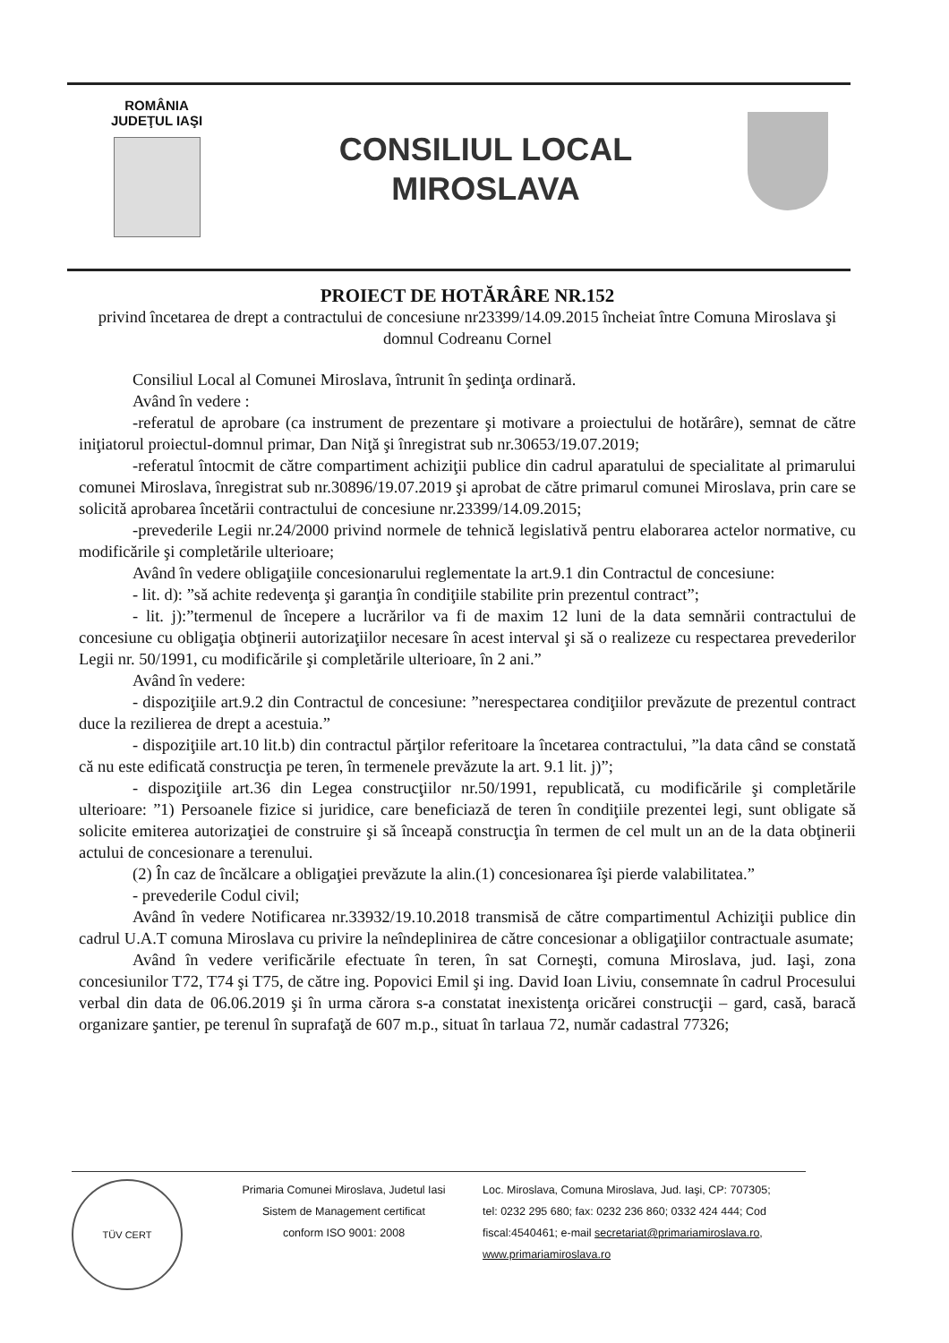ROMÂNIA
JUDEŢUL IAŞI
CONSILIUL LOCAL
MIROSLAVA
PROIECT DE HOTĂRÂRE NR.152
privind încetarea de drept a contractului de concesiune nr23399/14.09.2015 încheiat între Comuna Miroslava şi domnul Codreanu Cornel
Consiliul Local al Comunei Miroslava, întrunit în şedinţa ordinară.
Având în vedere :
-referatul de aprobare (ca instrument de prezentare şi motivare a proiectului de hotărâre), semnat de către iniţiatorul proiectul-domnul primar, Dan Niţă şi înregistrat sub nr.30653/19.07.2019;
-referatul întocmit de către compartiment achiziţii publice din cadrul aparatului de specialitate al primarului comunei Miroslava, înregistrat sub nr.30896/19.07.2019 şi aprobat de către primarul comunei Miroslava, prin care se solicită aprobarea încetării contractului de concesiune nr.23399/14.09.2015;
-prevederile Legii nr.24/2000 privind normele de tehnică legislativă pentru elaborarea actelor normative, cu modificările şi completările ulterioare;
Având în vedere obligaţiile concesionarului reglementate la art.9.1 din Contractul de concesiune:
- lit. d): ”să achite redevenţa şi garanţia în condiţiile stabilite prin prezentul contract”;
- lit. j):”termenul de începere a lucrărilor va fi de maxim 12 luni de la data semnării contractului de concesiune cu obligaţia obţinerii autorizaţiilor necesare în acest interval şi să o realizeze cu respectarea prevederilor Legii nr. 50/1991, cu modificările şi completările ulterioare, în 2 ani.”
Având în vedere:
- dispoziţiile art.9.2 din Contractul de concesiune: ”nerespectarea condiţiilor prevăzute de prezentul contract duce la rezilierea de drept a acestuia.”
- dispoziţiile art.10 lit.b) din contractul părţilor referitoare la încetarea contractului, ”la data când se constată că nu este edificată construcţia pe teren, în termenele prevăzute la art. 9.1 lit. j)”;
- dispoziţiile art.36 din Legea construcţiilor nr.50/1991, republicată, cu modificările şi completările ulterioare: ”1) Persoanele fizice si juridice, care beneficiază de teren în condiţiile prezentei legi, sunt obligate să solicite emiterea autorizaţiei de construire şi să înceapă construcţia în termen de cel mult un an de la data obţinerii actului de concesionare a terenului.
(2) În caz de încălcare a obligaţiei prevăzute la alin.(1) concesionarea îşi pierde valabilitatea.”
- prevederile Codul civil;
Având în vedere Notificarea nr.33932/19.10.2018 transmisă de către compartimentul Achiziţii publice din cadrul U.A.T comuna Miroslava cu privire la neîndeplinirea de către concesionar a obligaţiilor contractuale asumate;
Având în vedere verificările efectuate în teren, în sat Corneşti, comuna Miroslava, jud. Iaşi, zona concesiunilor T72, T74 şi T75, de către ing. Popovici Emil şi ing. David Ioan Liviu, consemnate în cadrul Procesului verbal din data de 06.06.2019 şi în urma cărora s-a constatat inexistenţa oricărei construcţii – gard, casă, baracă organizare şantier, pe terenul în suprafaţă de 607 m.p., situat în tarlaua 72, număr cadastral 77326;
TÜV CERT
Primaria Comunei Miroslava, Judetul Iasi
Sistem de Management certificat
conform ISO 9001: 2008
Loc. Miroslava, Comuna Miroslava, Jud. Iaşi, CP: 707305;
tel: 0232 295 680; fax: 0232 236 860; 0332 424 444; Cod
fiscal:4540461; e-mail secretariat@primariamiroslava.ro,
www.primariamiroslava.ro